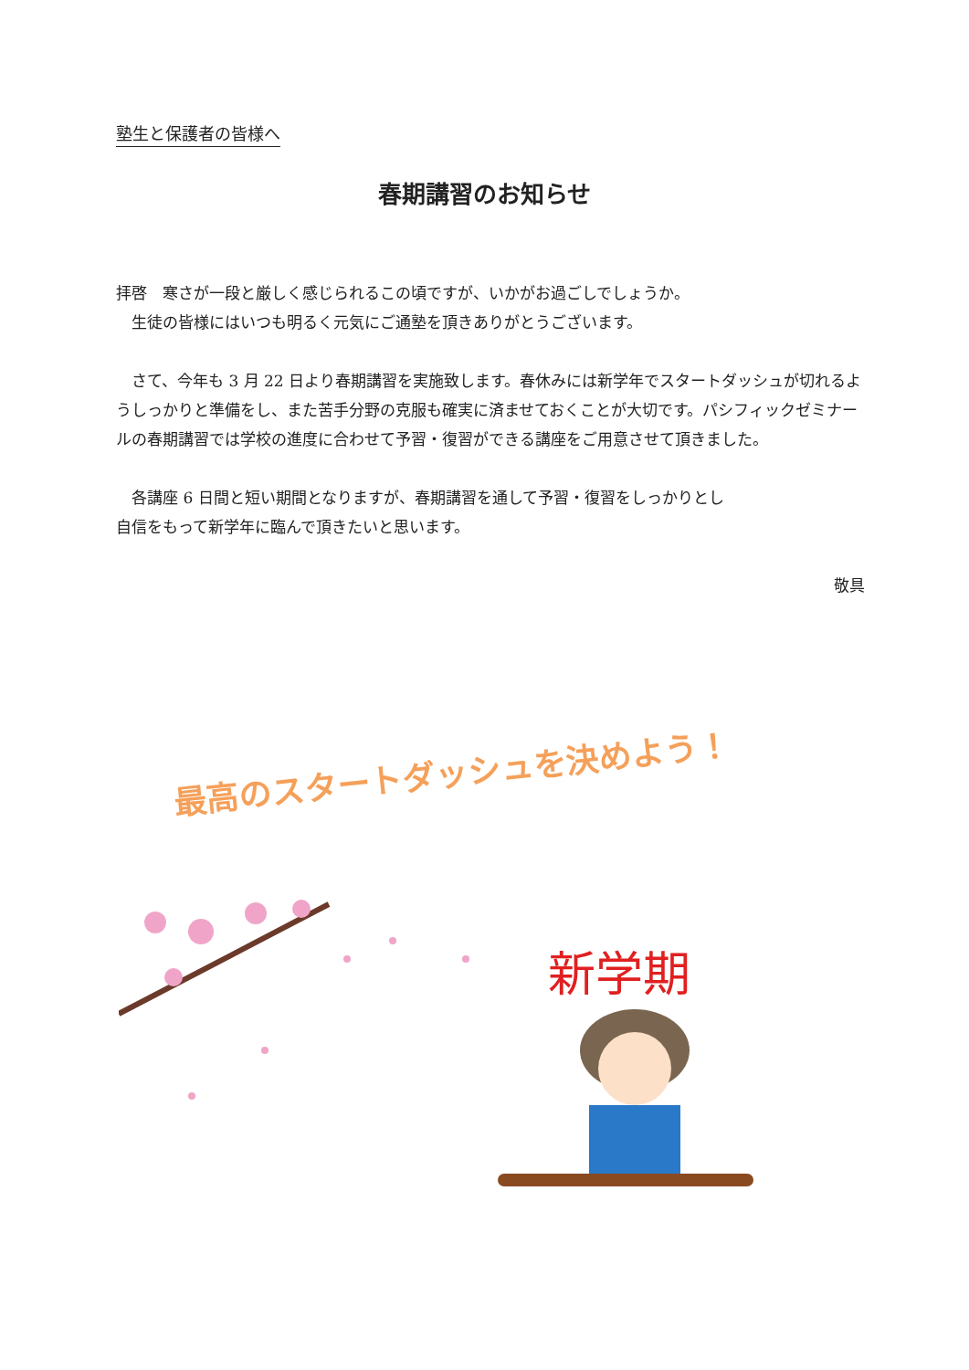塾生と保護者の皆様へ
春期講習のお知らせ
拝啓　寒さが一段と厳しく感じられるこの頃ですが、いかがお過ごしでしょうか。
　生徒の皆様にはいつも明るく元気にご通塾を頂きありがとうございます。
　さて、今年も 3 月 22 日より春期講習を実施致します。春休みには新学年でスタートダッシュが切れるようしっかりと準備をし、また苦手分野の克服も確実に済ませておくことが大切です。パシフィックゼミナールの春期講習では学校の進度に合わせて予習・復習ができる講座をご用意させて頂きました。
　各講座 6 日間と短い期間となりますが、春期講習を通して予習・復習をしっかりとし
自信をもって新学年に臨んで頂きたいと思います。
敬具
最高のスタートダッシュを決めよう！
新学期